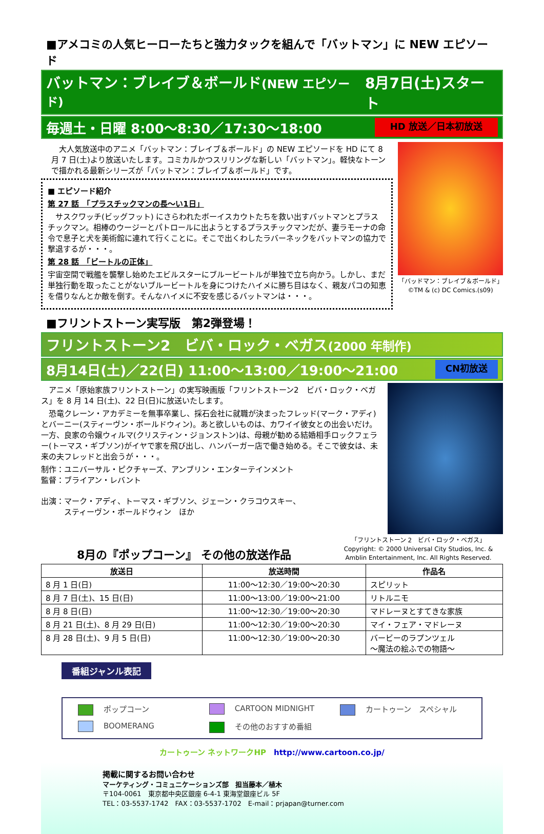■アメコミの人気ヒーローたちと強力タックを組んで「バットマン」に NEW エピソード
バットマン：ブレイブ＆ボールド(NEW エピソード) 8月7日(土)スタート
毎週土・日曜 8:00～8:30／17:30～18:00 HD 放送／日本初放送
　大人気放送中のアニメ「バットマン：ブレイブ＆ボールド」の NEW エピソードを HD にて 8 月 7 日(土)より放送いたします。コミカルかつスリリングな新しい「バットマン」。軽快なトーンで描かれる最新シリーズが「バットマン：ブレイブ＆ボールド」です。
■ エピソード紹介
第 27 話　「プラスチックマンの長～い1日」
　サスクワッチ(ビッグフット) にさらわれたボーイスカウトたちを救い出すバットマンとプラスチックマン。相棒のウージーとパトロールに出ようとするプラスチックマンだが、妻ラモーナの命令で息子と犬を美術館に連れて行くことに。そこで出くわしたラバーネックをバットマンの協力で撃退するが・・・。
第 28 話　「ビートルの正体」
宇宙空間で戦艦を襲撃し始めたエビルスターにブルービートルが単独で立ち向かう。しかし、まだ単独行動を取ったことがないブルービートルを身につけたハイメに勝ち目はなく、親友パコの知恵を借りなんとか敵を倒す。そんなハイメに不安を感じるバットマンは・・・。
「バッドマン：ブレイブ＆ボールド」
©TM & (c) DC Comics.(s09)
■フリントストーン実写版　第2弾登場！
フリントストーン2　ビバ・ロック・ベガス(2000 年制作)
8月14日(土)／22(日) 11:00～13:00／19:00～21:00 CN初放送
　アニメ「原始家族フリントストーン」の実写映画版「フリントストーン2　ビバ・ロック・ベガス」を 8 月 14 日(土)、22 日(日)に放送いたします。
　恐竜クレーン・アカデミーを無事卒業し、採石会社に就職が決まったフレッド(マーク・アディ)とバーニー(スティーヴン・ボールドウィン)。あと欲しいものは、カワイイ彼女との出会いだけ。一方、良家の令嬢ウィルマ(クリスティン・ジョンストン)は、母親が勧める結婚相手ロックフェラー(トーマス・ギブソン)がイヤで家を飛び出し、ハンバーガー店で働き始める。そこで彼女は、未来の夫フレッドと出会うが・・・。
制作：ユニバーサル・ピクチャーズ、アンブリン・エンターテインメント
監督：ブライアン・レバント
出演：マーク・アディ、トーマス・ギブソン、ジェーン・クラコウスキー、
　　　スティーヴン・ボールドウィン　ほか
8月の『ポップコーン』 その他の放送作品
「フリントストーン 2　ビバ・ロック・ベガス」
Copyright: © 2000 Universal City Studios, Inc. & Amblin Entertainment, Inc. All Rights Reserved.
| 放送日 | 放送時間 | 作品名 |
| --- | --- | --- |
| 8 月 1 日(日) | 11:00～12:30／19:00～20:30 | スピリット |
| 8 月 7 日(土)、15 日(日) | 11:00～13:00／19:00～21:00 | リトルニモ |
| 8 月 8 日(日) | 11:00～12:30／19:00～20:30 | マドレーヌとすてきな家族 |
| 8 月 21 日(土)、8 月 29 日(日) | 11:00～12:30／19:00～20:30 | マイ・フェア・マドレーヌ |
| 8 月 28 日(土)、9 月 5 日(日) | 11:00～12:30／19:00～20:30 | バービーのラプンツェル ～魔法の絵ふでの物語～ |
番組ジャンル表記
ポップコーン CARTOON MIDNIGHT カートゥーン　スペシャル BOOMERANG その他のおすすめ番組
カートゥーン ネットワークHP　http://www.cartoon.co.jp/
掲載に関するお問い合わせ
マーケティング・コミュニケーションズ部　担当藤本／植木
〒104-0061　東京都中央区銀座 6-4-1 東海堂銀座ビル 5F
TEL：03-5537-1742　FAX：03-5537-1702　E-mail：prjapan@turner.com